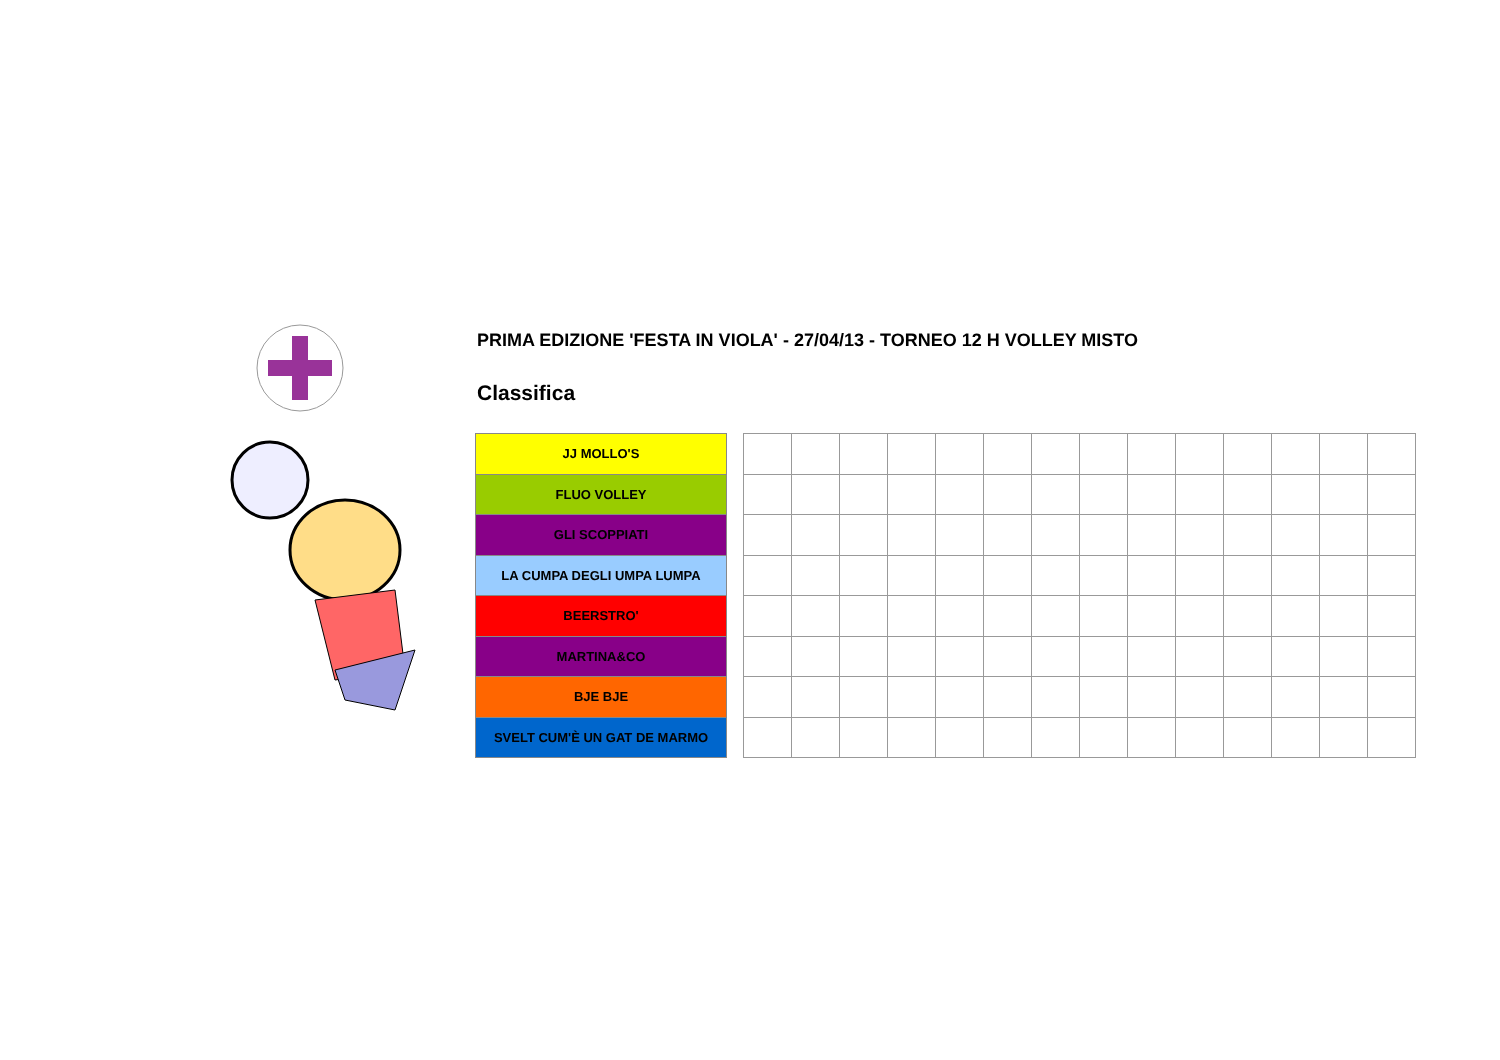PRIMA EDIZIONE 'FESTA IN VIOLA' - 27/04/13 - TORNEO 12 H VOLLEY MISTO
Classifica
| JJ MOLLO'S |
| FLUO VOLLEY |
| GLI SCOPPIATI |
| LA CUMPA DEGLI UMPA LUMPA |
| BEERSTRO' |
| MARTINA&CO |
| BJE BJE |
| SVELT CUM'È UN GAT DE MARMO |